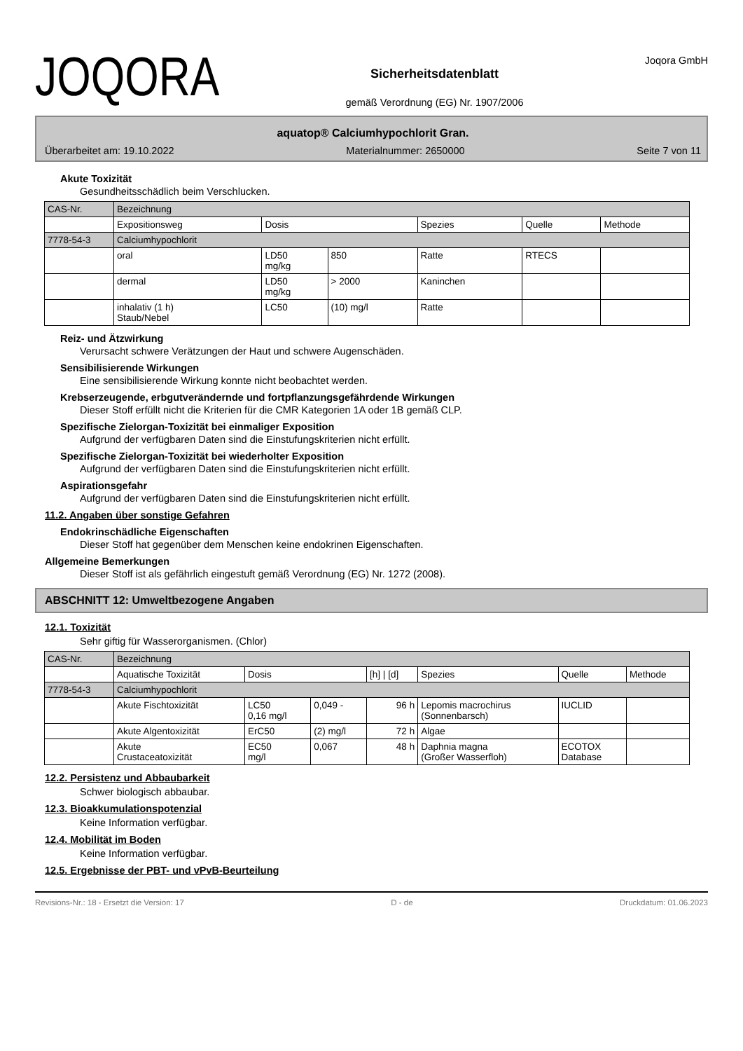JOQORA
Sicherheitsdatenblatt
gemäß Verordnung (EG) Nr. 1907/2006
Joqora GmbH
aquatop® Calciumhypochlorit Gran.
Überarbeitet am: 19.10.2022 Materialnummer: 2650000 Seite 7 von 11
Akute Toxizität
Gesundheitsschädlich beim Verschlucken.
| CAS-Nr. | Bezeichnung | | | | | |
| | Expositionsweg | Dosis | | Spezies | Quelle | Methode |
| 7778-54-3 | Calciumhypochlorit | | | | | |
| | oral | LD50 mg/kg | 850 | Ratte | RTECS | |
| | dermal | LD50 mg/kg | > 2000 | Kaninchen | | |
| | inhalativ (1 h) Staub/Nebel | LC50 | (10) mg/l | Ratte | | |
Reiz- und Ätzwirkung
Verursacht schwere Verätzungen der Haut und schwere Augenschäden.
Sensibilisierende Wirkungen
Eine sensibilisierende Wirkung konnte nicht beobachtet werden.
Krebserzeugende, erbgutverändernde und fortpflanzungsgefährdende Wirkungen
Dieser Stoff erfüllt nicht die Kriterien für die CMR Kategorien 1A oder 1B gemäß CLP.
Spezifische Zielorgan-Toxizität bei einmaliger Exposition
Aufgrund der verfügbaren Daten sind die Einstufungskriterien nicht erfüllt.
Spezifische Zielorgan-Toxizität bei wiederholter Exposition
Aufgrund der verfügbaren Daten sind die Einstufungskriterien nicht erfüllt.
Aspirationsgefahr
Aufgrund der verfügbaren Daten sind die Einstufungskriterien nicht erfüllt.
11.2. Angaben über sonstige Gefahren
Endokrinschädliche Eigenschaften
Dieser Stoff hat gegenüber dem Menschen keine endokrinen Eigenschaften.
Allgemeine Bemerkungen
Dieser Stoff ist als gefährlich eingestuft gemäß Verordnung (EG) Nr. 1272 (2008).
ABSCHNITT 12: Umweltbezogene Angaben
12.1. Toxizität
Sehr giftig für Wasserorganismen. (Chlor)
| CAS-Nr. | Bezeichnung | | | | | | |
| | Aquatische Toxizität | Dosis | | [h] / [d] | Spezies | Quelle | Methode |
| 7778-54-3 | Calciumhypochlorit | | | | | | |
| | Akute Fischtoxizität | LC50 0,16 mg/l | 0,049 - | 96 h | Lepomis macrochirus (Sonnenbarsch) | IUCLID | |
| | Akute Algentoxizität | ErC50 | (2) mg/l | 72 h | Algae | | |
| | Akute Crustaceatoxizität | EC50 mg/l | 0,067 | 48 h | Daphnia magna (Großer Wasserfloh) | ECOTOX Database | |
12.2. Persistenz und Abbaubarkeit
Schwer biologisch abbaubar.
12.3. Bioakkumulationspotenzial
Keine Information verfügbar.
12.4. Mobilität im Boden
Keine Information verfügbar.
12.5. Ergebnisse der PBT- und vPvB-Beurteilung
Revisions-Nr.: 18 - Ersetzt die Version: 17 D - de Druckdatum: 01.06.2023